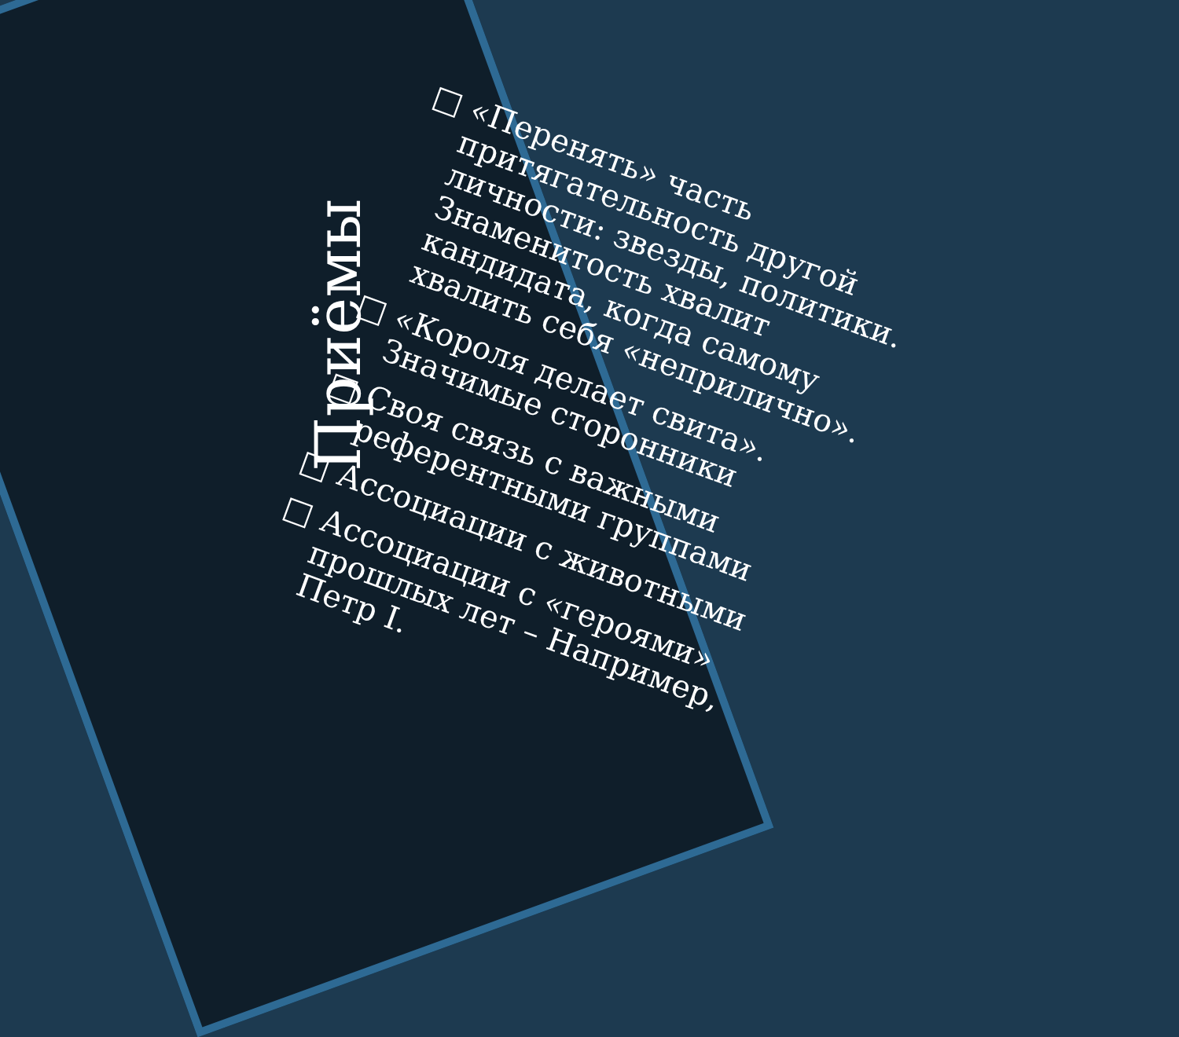Приёмы
□ «Перенять» часть притягательность другой личности: звезды, политики. Знаменитость хвалит кандидата, когда самому хвалить себя «неприлично».
□ «Короля делает свита». Значимые сторонники
□ Своя связь с важными референтными группами
□ Ассоциации с животными
□ Ассоциации с «героями» прошлых лет – Например, Петр I.